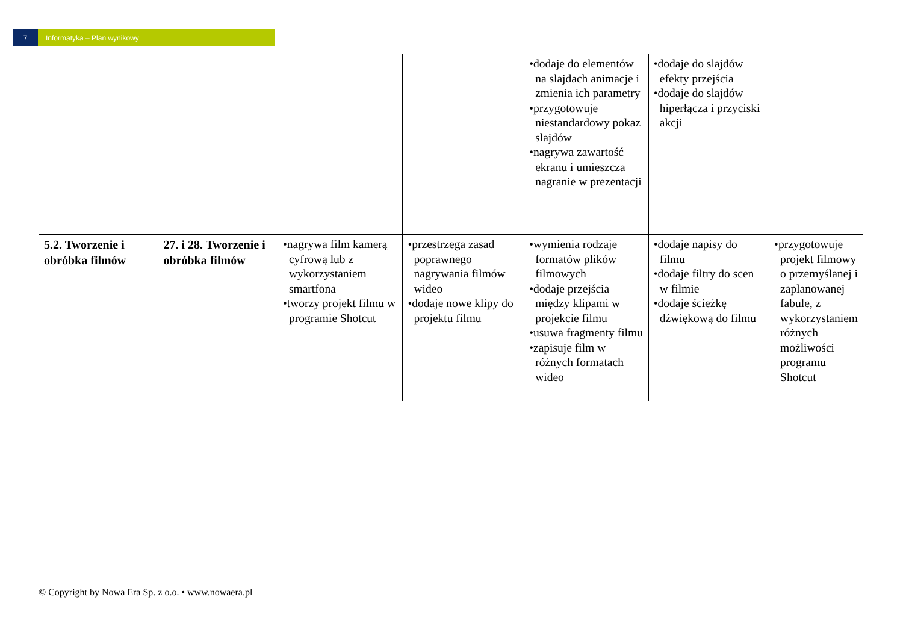7 Informatyka – Plan wynikowy
| | | | | •dodaje do elementów na slajdach animacje i zmienia ich parametry •przygotowuje niestandardowy pokaz slajdów •nagrywa zawartość ekranu i umieszcza nagranie w prezentacji | •dodaje do slajdów efekty przejścia •dodaje do slajdów hiperłącza i przyciski akcji | |
| 5.2. Tworzenie i obróbka filmów | 27. i 28. Tworzenie i obróbka filmów | •nagrywa film kamerą cyfrową lub z wykorzystaniem smartfona •tworzy projekt filmu w programie Shotcut | •przestrzega zasad poprawnego nagrywania filmów wideo •dodaje nowe klipy do projektu filmu | •wymienia rodzaje formatów plików filmowych •dodaje przejścia między klipami w projekcie filmu •usuwa fragmenty filmu •zapisuje film w różnych formatach wideo | •dodaje napisy do filmu •dodaje filtry do scen w filmie •dodaje ścieżkę dźwiękową do filmu | •przygotowuje projekt filmowy o przemyślanej i zaplanowanej fabule, z wykorzystaniem różnych możliwości programu Shotcut |
© Copyright by Nowa Era Sp. z o.o. • www.nowaera.pl